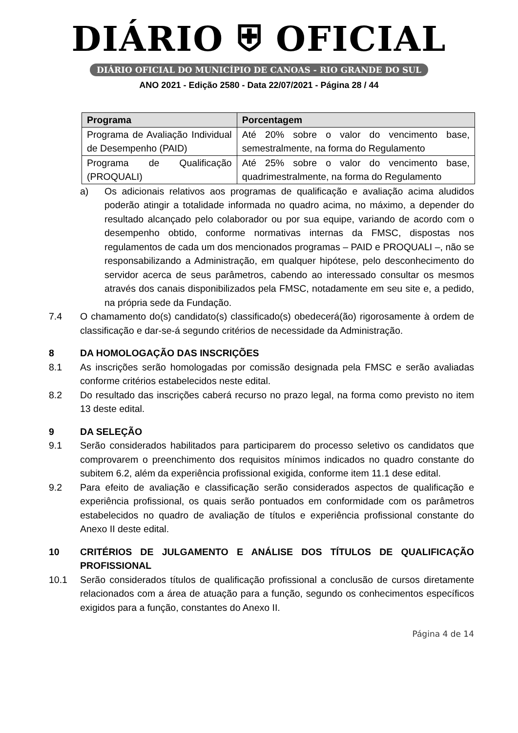DIÁRIO ⛨ OFICIAL
DIÁRIO OFICIAL DO MUNICÍPIO DE CANOAS - RIO GRANDE DO SUL
ANO 2021 - Edição 2580 - Data 22/07/2021 - Página 28 / 44
| Programa | Porcentagem |
| --- | --- |
| Programa de Avaliação Individual de Desempenho (PAID) | Até 20% sobre o valor do vencimento base, semestralmente, na forma do Regulamento |
| Programa de Qualificação (PROQUALI) | Até 25% sobre o valor do vencimento base, quadrimestralmente, na forma do Regulamento |
a) Os adicionais relativos aos programas de qualificação e avaliação acima aludidos poderão atingir a totalidade informada no quadro acima, no máximo, a depender do resultado alcançado pelo colaborador ou por sua equipe, variando de acordo com o desempenho obtido, conforme normativas internas da FMSC, dispostas nos regulamentos de cada um dos mencionados programas – PAID e PROQUALI –, não se responsabilizando a Administração, em qualquer hipótese, pelo desconhecimento do servidor acerca de seus parâmetros, cabendo ao interessado consultar os mesmos através dos canais disponibilizados pela FMSC, notadamente em seu site e, a pedido, na própria sede da Fundação.
7.4 O chamamento do(s) candidato(s) classificado(s) obedecerá(ão) rigorosamente à ordem de classificação e dar-se-á segundo critérios de necessidade da Administração.
8 DA HOMOLOGAÇÃO DAS INSCRIÇÕES
8.1 As inscrições serão homologadas por comissão designada pela FMSC e serão avaliadas conforme critérios estabelecidos neste edital.
8.2 Do resultado das inscrições caberá recurso no prazo legal, na forma como previsto no item 13 deste edital.
9 DA SELEÇÃO
9.1 Serão considerados habilitados para participarem do processo seletivo os candidatos que comprovarem o preenchimento dos requisitos mínimos indicados no quadro constante do subitem 6.2, além da experiência profissional exigida, conforme item 11.1 dese edital.
9.2 Para efeito de avaliação e classificação serão considerados aspectos de qualificação e experiência profissional, os quais serão pontuados em conformidade com os parâmetros estabelecidos no quadro de avaliação de títulos e experiência profissional constante do Anexo II deste edital.
10 CRITÉRIOS DE JULGAMENTO E ANÁLISE DOS TÍTULOS DE QUALIFICAÇÃO PROFISSIONAL
10.1 Serão considerados títulos de qualificação profissional a conclusão de cursos diretamente relacionados com a área de atuação para a função, segundo os conhecimentos específicos exigidos para a função, constantes do Anexo II.
Página 4 de 14